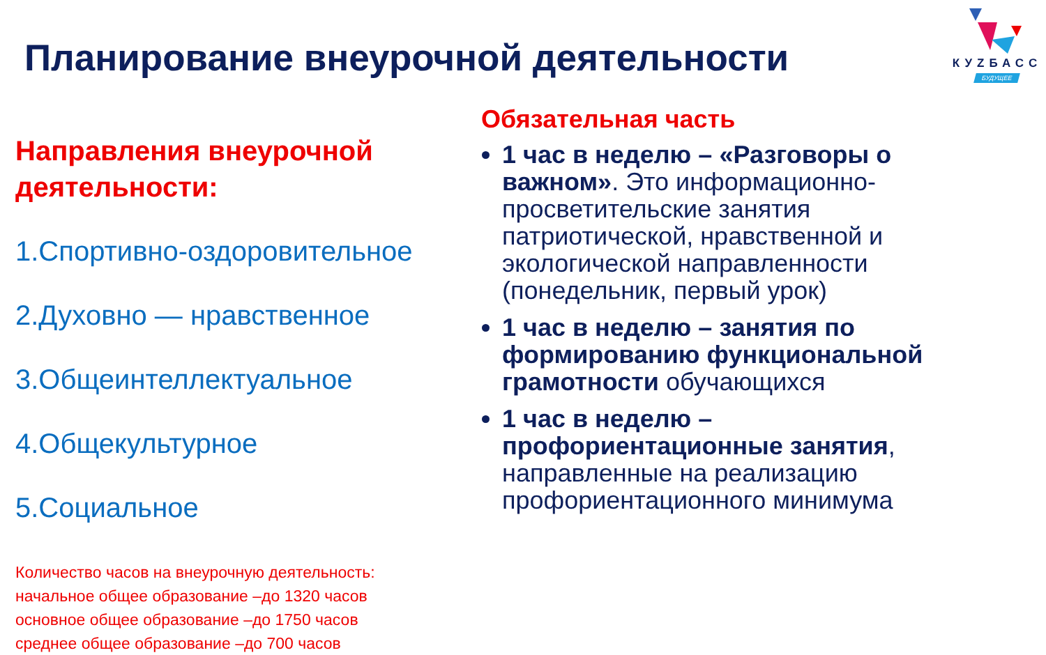Планирование внеурочной деятельности
КУZБАСС
БУДУЩЕЕ
Направления внеурочной деятельности:
1.Спортивно-оздоровительное
2.Духовно — нравственное
3.Общеинтеллектуальное
4.Общекультурное
5.Социальное
Количество часов на внеурочную деятельность:
начальное общее образование –до 1320 часов
основное общее образование –до 1750 часов
среднее общее образование –до 700 часов
Обязательная часть
1 час в неделю – «Разговоры о важном». Это информационно-просветительские занятия патриотической, нравственной и экологической направленности (понедельник, первый урок)
1 час в неделю – занятия по формированию функциональной грамотности обучающихся
1 час в неделю – профориентационные занятия, направленные на реализацию профориентационного минимума